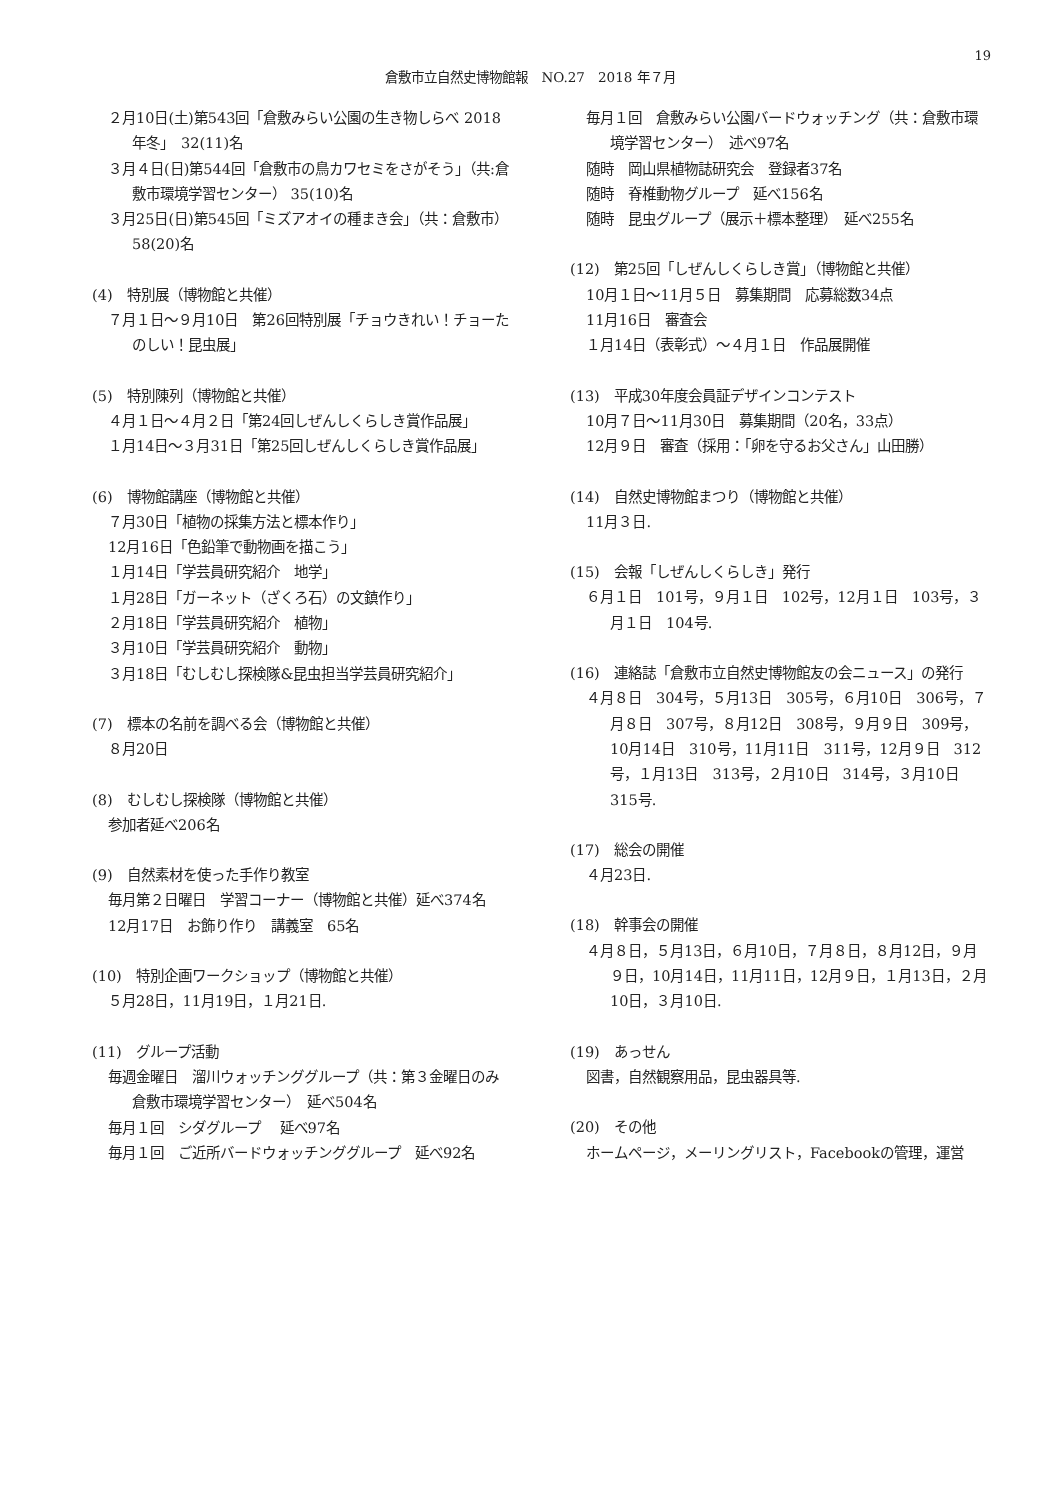19
倉敷市立自然史博物館報　NO.27　2018 年７月
２月10日(土)第543回「倉敷みらい公園の生き物しらべ 2018年冬」　32(11)名
３月４日(日)第544回「倉敷市の鳥カワセミをさがそう」（共:倉敷市環境学習センター） 35(10)名
３月25日(日)第545回「ミズアオイの種まき会」（共：倉敷市）　58(20)名
(4)　特別展（博物館と共催）
７月１日～９月10日　第26回特別展「チョウきれい！チョーたのしい！昆虫展」
(5)　特別陳列（博物館と共催）
４月１日～４月２日「第24回しぜんしくらしき賞作品展」
１月14日～３月31日「第25回しぜんしくらしき賞作品展」
(6)　博物館講座（博物館と共催）
７月30日「植物の採集方法と標本作り」
12月16日「色鉛筆で動物画を描こう」
１月14日「学芸員研究紹介　地学」
１月28日「ガーネット（ざくろ石）の文鎮作り」
２月18日「学芸員研究紹介　植物」
３月10日「学芸員研究紹介　動物」
３月18日「むしむし探検隊&昆虫担当学芸員研究紹介」
(7)　標本の名前を調べる会（博物館と共催）
８月20日
(8)　むしむし探検隊（博物館と共催）
参加者延べ206名
(9)　自然素材を使った手作り教室
毎月第２日曜日　学習コーナー（博物館と共催）延べ374名
12月17日　お飾り作り　講義室　65名
(10)　特別企画ワークショップ（博物館と共催）
５月28日，11月19日，１月21日.
(11)　グループ活動
毎週金曜日　溜川ウォッチンググループ（共：第３金曜日のみ倉敷市環境学習センター）　延べ504名
毎月１回　シダグループ　 延べ97名
毎月１回　ご近所バードウォッチンググループ　延べ92名
毎月１回　倉敷みらい公園バードウォッチング（共：倉敷市環境学習センター）　述べ97名
随時　岡山県植物誌研究会　登録者37名
随時　脊椎動物グループ　延べ156名
随時　昆虫グループ（展示＋標本整理）　延べ255名
(12)　第25回「しぜんしくらしき賞」（博物館と共催）
10月１日～11月５日　募集期間　応募総数34点
11月16日　審査会
１月14日（表彰式）～４月１日　作品展開催
(13)　平成30年度会員証デザインコンテスト
10月７日～11月30日　募集期間（20名，33点）
12月９日　審査（採用：「卵を守るお父さん」山田勝）
(14)　自然史博物館まつり（博物館と共催）
11月３日.
(15)　会報「しぜんしくらしき」発行
６月１日　101号，９月１日　102号，12月１日　103号，３月１日　104号.
(16)　連絡誌「倉敷市立自然史博物館友の会ニュース」の発行
４月８日　304号，５月13日　305号，６月10日　306号，７月８日　307号，８月12日　308号，９月９日　309号，10月14日　310号，11月11日　311号，12月９日　312号，１月13日　313号，２月10日　314号，３月10日　315号.
(17)　総会の開催
４月23日.
(18)　幹事会の開催
４月８日，５月13日，６月10日，７月８日，８月12日，９月９日，10月14日，11月11日，12月９日，１月13日，２月10日，３月10日.
(19)　あっせん
図書，自然観察用品，昆虫器具等.
(20)　その他
ホームページ，メーリングリスト，Facebookの管理，運営